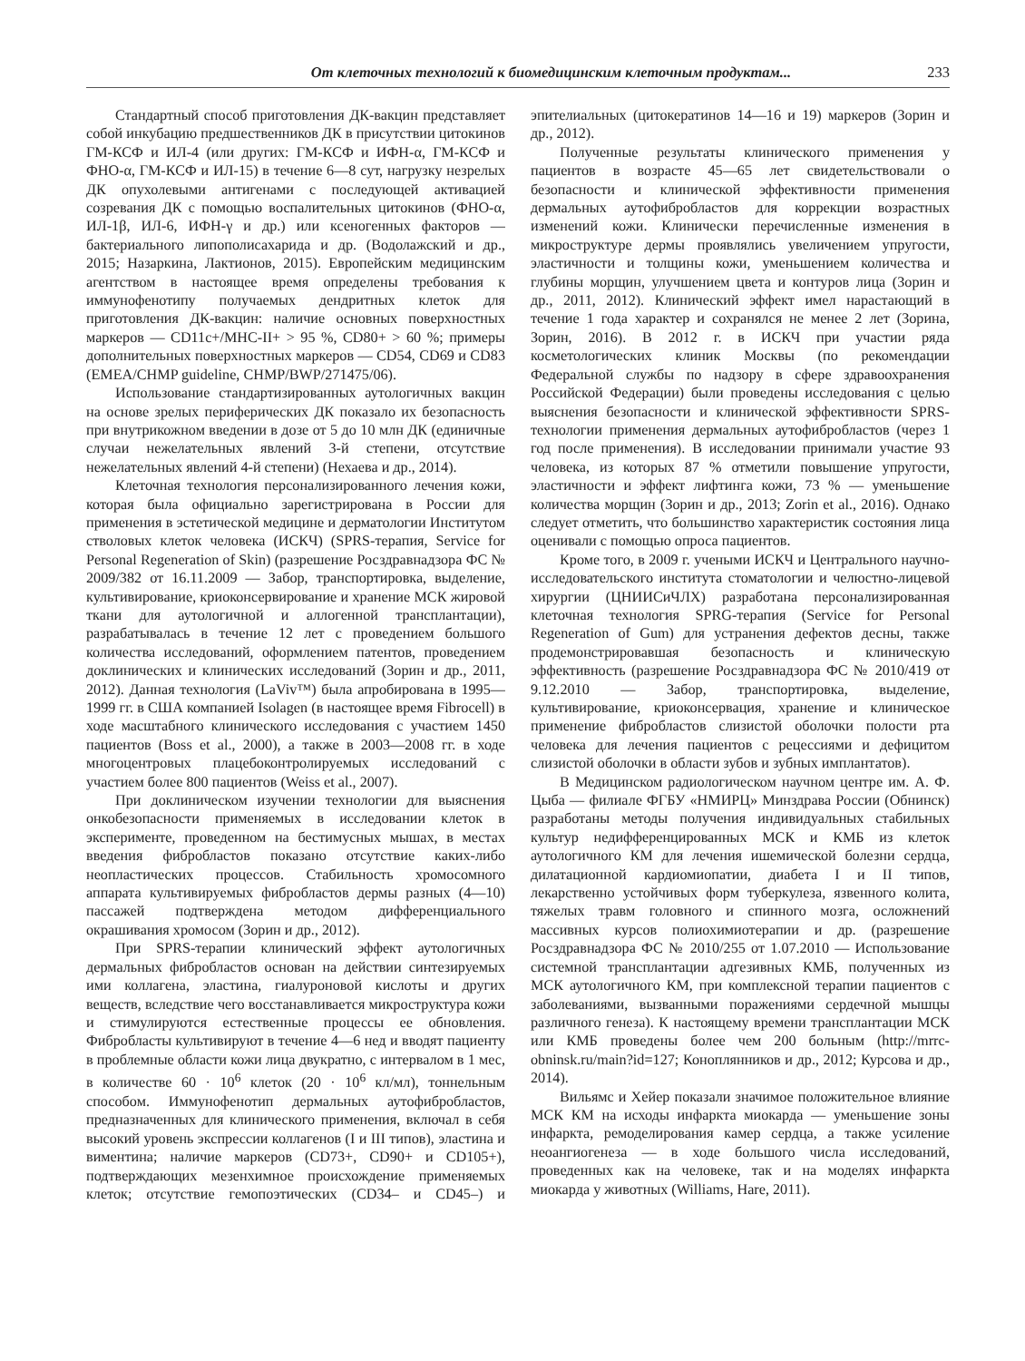От клеточных технологий к биомедицинским клеточным продуктам... 233
Стандартный способ приготовления ДК-вакцин представляет собой инкубацию предшественников ДК в присутствии цитокинов ГМ-КСФ и ИЛ-4 (или других: ГМ-КСФ и ИФН-α, ГМ-КСФ и ФНО-α, ГМ-КСФ и ИЛ-15) в течение 6—8 сут, нагрузку незрелых ДК опухолевыми антигенами с последующей активацией созревания ДК с помощью воспалительных цитокинов (ФНО-α, ИЛ-1β, ИЛ-6, ИФН-γ и др.) или ксеногенных факторов — бактериального липополисахарида и др. (Водолажский и др., 2015; Назаркина, Лактионов, 2015). Европейским медицинским агентством в настоящее время определены требования к иммунофенотипу получаемых дендритных клеток для приготовления ДК-вакцин: наличие основных поверхностных маркеров — CD11c+/MHC-II+ > 95 %, CD80+ > 60 %; примеры дополнительных поверхностных маркеров — CD54, CD69 и CD83 (EMEA/CHMP guideline, CHMP/BWP/271475/06).
Использование стандартизированных аутологичных вакцин на основе зрелых периферических ДК показало их безопасность при внутрикожном введении в дозе от 5 до 10 млн ДК (единичные случаи нежелательных явлений 3-й степени, отсутствие нежелательных явлений 4-й степени) (Нехаева и др., 2014).
Клеточная технология персонализированного лечения кожи, которая была официально зарегистрирована в России для применения в эстетической медицине и дерматологии Институтом стволовых клеток человека (ИСКЧ) (SPRS-терапия, Service for Personal Regeneration of Skin) (разрешение Росздравнадзора ФС № 2009/382 от 16.11.2009 — Забор, транспортировка, выделение, культивирование, криоконсервирование и хранение МСК жировой ткани для аутологичной и аллогенной трансплантации), разрабатывалась в течение 12 лет с проведением большого количества исследований, оформлением патентов, проведением доклинических и клинических исследований (Зорин и др., 2011, 2012). Данная технология (LaViv™) была апробирована в 1995—1999 гг. в США компанией Isolagen (в настоящее время Fibrocell) в ходе масштабного клинического исследования с участием 1450 пациентов (Boss et al., 2000), а также в 2003—2008 гг. в ходе многоцентровых плацебоконтролируемых исследований с участием более 800 пациентов (Weiss et al., 2007).
При доклиническом изучении технологии для выяснения онкобезопасности применяемых в исследовании клеток в эксперименте, проведенном на бестимусных мышах, в местах введения фибробластов показано отсутствие каких-либо неопластических процессов. Стабильность хромосомного аппарата культивируемых фибробластов дермы разных (4—10) пассажей подтверждена методом дифференциального окрашивания хромосом (Зорин и др., 2012).
При SPRS-терапии клинический эффект аутологичных дермальных фибробластов основан на действии синтезируемых ими коллагена, эластина, гиалуроновой кислоты и других веществ, вследствие чего восстанавливается микроструктура кожи и стимулируются естественные процессы ее обновления. Фибробласты культивируют в течение 4—6 нед и вводят пациенту в проблемные области кожи лица двукратно, с интервалом в 1 мес, в количестве 60 · 10<sup>6</sup> клеток (20 · 10<sup>6</sup> кл/мл), тоннельным способом. Иммунофенотип дермальных аутофибробластов, предназначенных для клинического применения, включал в себя высокий уровень экспрессии коллагенов (I и III типов), эластина и виментина; наличие маркеров (CD73+, CD90+ и CD105+), подтверждающих мезенхимное происхождение применяемых клеток; отсутствие гемопоэтических (CD34– и CD45–) и эпителиальных (цитокератинов 14—16 и 19) маркеров (Зорин и др., 2012).
Полученные результаты клинического применения у пациентов в возрасте 45—65 лет свидетельствовали о безопасности и клинической эффективности применения дермальных аутофибробластов для коррекции возрастных изменений кожи. Клинически перечисленные изменения в микроструктуре дермы проявлялись увеличением упругости, эластичности и толщины кожи, уменьшением количества и глубины морщин, улучшением цвета и контуров лица (Зорин и др., 2011, 2012). Клинический эффект имел нарастающий в течение 1 года характер и сохранялся не менее 2 лет (Зорина, Зорин, 2016). В 2012 г. в ИСКЧ при участии ряда косметологических клиник Москвы (по рекомендации Федеральной службы по надзору в сфере здравоохранения Российской Федерации) были проведены исследования с целью выяснения безопасности и клинической эффективности SPRS-технологии применения дермальных аутофибробластов (через 1 год после применения). В исследовании принимали участие 93 человека, из которых 87 % отметили повышение упругости, эластичности и эффект лифтинга кожи, 73 % — уменьшение количества морщин (Зорин и др., 2013; Zorin et al., 2016). Однако следует отметить, что большинство характеристик состояния лица оценивали с помощью опроса пациентов.
Кроме того, в 2009 г. учеными ИСКЧ и Центрального научно-исследовательского института стоматологии и челюстно-лицевой хирургии (ЦНИИСиЧЛХ) разработана персонализированная клеточная технология SPRG-терапия (Service for Personal Regeneration of Gum) для устранения дефектов десны, также продемонстрировавшая безопасность и клиническую эффективность (разрешение Росздравнадзора ФС № 2010/419 от 9.12.2010 — Забор, транспортировка, выделение, культивирование, криоконсервация, хранение и клиническое применение фибробластов слизистой оболочки полости рта человека для лечения пациентов с рецессиями и дефицитом слизистой оболочки в области зубов и зубных имплантатов).
В Медицинском радиологическом научном центре им. А. Ф. Цыба — филиале ФГБУ «НМИРЦ» Минздрава России (Обнинск) разработаны методы получения индивидуальных стабильных культур недифференцированных МСК и КМБ из клеток аутологичного КМ для лечения ишемической болезни сердца, дилатационной кардиомиопатии, диабета I и II типов, лекарственно устойчивых форм туберкулеза, язвенного колита, тяжелых травм головного и спинного мозга, осложнений массивных курсов полиохимиотерапии и др. (разрешение Росздравнадзора ФС № 2010/255 от 1.07.2010 — Использование системной трансплантации адгезивных КМБ, полученных из МСК аутологичного КМ, при комплексной терапии пациентов с заболеваниями, вызванными поражениями сердечной мышцы различного генеза). К настоящему времени трансплантации МСК или КМБ проведены более чем 200 больным (http://mrrc-obninsk.ru/main?id=127; Коноплянников и др., 2012; Курсова и др., 2014).
Вильямс и Хейер показали значимое положительное влияние МСК КМ на исходы инфаркта миокарда — уменьшение зоны инфаркта, ремоделирования камер сердца, а также усиление неоангиогенеза — в ходе большого числа исследований, проведенных как на человеке, так и на моделях инфаркта миокарда у животных (Williams, Hare, 2011).